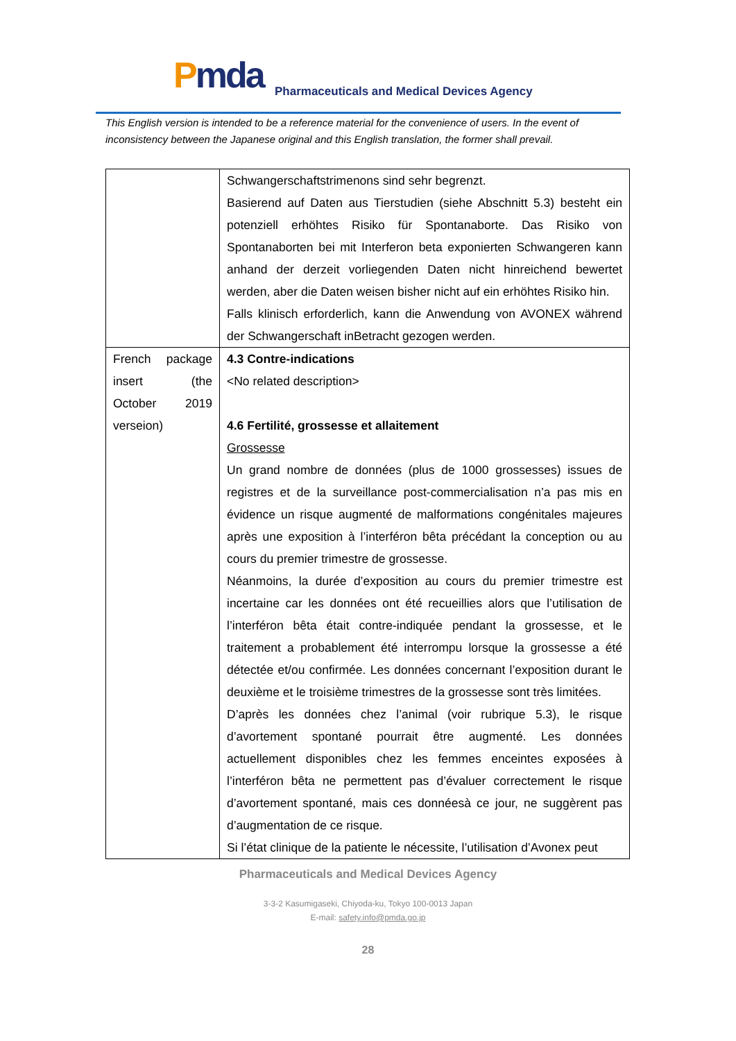Pmda
Pharmaceuticals and Medical Devices Agency
This English version is intended to be a reference material for the convenience of users. In the event of inconsistency between the Japanese original and this English translation, the former shall prevail.
| | Schwangerschaftstrimenons sind sehr begrenzt. Basierend auf Daten aus Tierstudien (siehe Abschnitt 5.3) besteht ein potenziell erhöhtes Risiko für Spontanaborte. Das Risiko von Spontanaborten bei mit Interferon beta exponierten Schwangeren kann anhand der derzeit vorliegenden Daten nicht hinreichend bewertet werden, aber die Daten weisen bisher nicht auf ein erhöhtes Risiko hin. Falls klinisch erforderlich, kann die Anwendung von AVONEX während der Schwangerschaft inBetracht gezogen werden. |
| French package insert (the October 2019 verseion) | 4.3 Contre-indications <No related description> 4.6 Fertilité, grossesse et allaitement Grossesse Un grand nombre de données (plus de 1000 grossesses) issues de registres et de la surveillance post-commercialisation n’a pas mis en évidence un risque augmenté de malformations congénitales majeures après une exposition à l’interféron bêta précédant la conception ou au cours du premier trimestre de grossesse. Néanmoins, la durée d’exposition au cours du premier trimestre est incertaine car les données ont été recueillies alors que l’utilisation de l’interféron bêta était contre-indiquée pendant la grossesse, et le traitement a probablement été interrompu lorsque la grossesse a été détectée et/ou confirmée. Les données concernant l’exposition durant le deuxième et le troisième trimestres de la grossesse sont très limitées. D’après les données chez l’animal (voir rubrique 5.3), le risque d’avortement spontané pourrait être augmenté. Les données actuellement disponibles chez les femmes enceintes exposées à l’interféron bêta ne permettent pas d’évaluer correctement le risque d’avortement spontané, mais ces donnéesà ce jour, ne suggèrent pas d’augmentation de ce risque. Si l’état clinique de la patiente le nécessite, l’utilisation d’Avonex peut |
Pharmaceuticals and Medical Devices Agency
3-3-2 Kasumigaseki, Chiyoda-ku, Tokyo 100-0013 Japan
E-mail: safety.info@pmda.go.jp
28